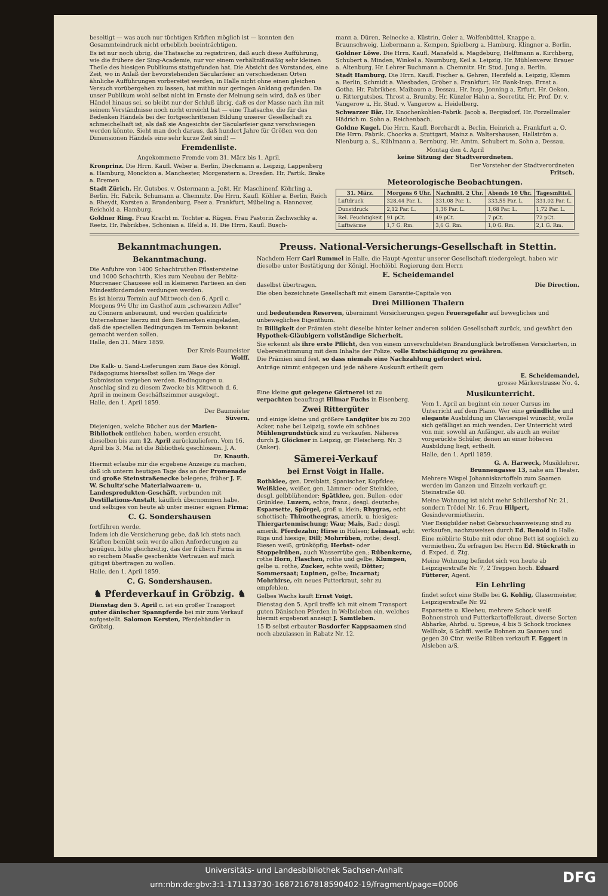beseitigt — was auch nur tüchtigen Kräften möglich ist — konnten den Gesammteindruck nicht erheblich beeinträchtigen.
Es ist nur noch übrig, die Thatsache zu registriren, daß auch diese Aufführung, wie die frühere der Sing-Academie, nur vor einem verhältnißmäßig sehr kleinen Theile des hiesigen Publikums stattgefunden hat. Die Absicht des Vorstandes, eine Zeit, wo in Anlaß der bevorstehenden Säcularfeier an verschiedenen Orten ähnliche Aufführungen vorbereitet werden, in Halle nicht ohne einen gleichen Versuch vorübergehen zu lassen, hat mithin nur geringen Anklang gefunden. Da unser Publikum wohl selbst nicht im Ernste der Meinung sein wird, daß es über Händel hinaus sei, so bleibt nur der Schluß übrig, daß es der Masse nach ihn mit seinem Verständnisse noch nicht erreicht hat — eine Thatsache, die für das Bedenken Händels bei der fortgeschrittenen Bildung unserer Gesellschaft zu schmeichelhaft ist, als daß sie Angesichts der Säcularfeier ganz verschwiegen werden könnte. Sieht man doch daraus, daß hundert Jahre für Größen von den Dimensionen Händels eine sehr kurze Zeit sind! —
Fremdenliste.
Angekommene Fremde vom 31. März bis 1. April.
Kronprinz. Die Hrrn. Kaufl. Weber a. Berlin, Dieckmann a. Leipzig, Lappenberg a. Hamburg, Monckton a. Manchester, Morgenstern a. Dresden. Hr. Partik. Brake a. Bremen
Stadt Zürich. Hr. Gutsbes. v. Ostermann a. Jeßt. Hr. Maschinenf. Köhrling a. Berlin. Hr. Fabrik. Schumann a. Chemnitz. Die Hrrn. Kaufl. Köhler a. Berlin, Reich a. Rheydt, Karsten a. Brandenburg, Feez a. Frankfurt, Mübeling a. Hannover, Reichold a. Hamburg.
Goldner Ring. Frau Kracht m. Tochter a. Rügen. Frau Pastorin Zschwschky a. Reetz. Hr. Fabrikbes. Schönian a. Ilfeld a. H. Die Hrrn. Kaufl. Busch-
mann a. Düren, Reinecke a. Küstrin, Geier a. Wolfenbüttel, Knappe a. Braunschweig, Liebermann a. Kempen, Spielberg a. Hamburg, Klingner a. Berlin.
Goldner Löwe. Die Hrrn. Kaufl. Mansfeld a. Magdeburg, Helftmann a. Kirchberg, Schubert a. Minden, Winkel a. Naumburg, Keil a. Leipzig. Hr. Mühlenverw. Brauer a. Altenburg. Hr. Lehrer Buchmann a. Chemnitz. Hr. Stud. Jung a. Berlin.
Stadt Hamburg. Die Hrrn. Kaufl. Fischer a. Gehren, Herzfeld a. Leipzig, Klemm a. Berlin, Schmidt a. Wiesbaden, Gröber a. Frankfurt. Hr. Bank-Insp. Ernst a. Gotha. Hr. Fabrikbes. Maibaum a. Dessau. Hr. Insp. Jonning a. Erfurt. Hr. Oekon. u. Rittergutsbes. Throst a. Brumby. Hr. Künzler Hahn a. Seeretitz. Hr. Prof. Dr. v. Vangerow u. Hr. Stud. v. Vangerow a. Heidelberg.
Schwarzer Bär. Hr. Knochenkohlen-Fabrik. Jacob a. Bergisdorf. Hr. Porzellmaler Hädrich m. Sohn a. Reichenbach.
Goldne Kugel. Die Hrrn. Kaufl. Borchardt a. Berlin, Heinrich a. Frankfurt a. O. Die Hrrn. Fabrik. Choorka a. Stuttgart, Mainz a. Waltershausen, Hallström a. Nienburg a. S., Kühlmann a. Bernburg. Hr. Amtm. Schubert m. Sohn a. Dessau.
Montag den 4. April
keine Sitzung der Stadtverordneten.
Der Vorsteher der Stadtverordneten
Fritsch.
Meteorologische Beobachtungen.
| 31. März. | Morgens 6 Uhr. | Nachmitt. 2 Uhr. | Abends 10 Uhr. | Tagesmittel. |
| --- | --- | --- | --- | --- |
| Luftdruck | 328,44 Par. L. | 331,08 Par. L. | 333,55 Par. L. | 331,02 Par. L. |
| Dunstdruck | 2,12 Par. L. | 1,36 Par. L. | 1,68 Par. L. | 1,72 Par. L. |
| Rel. Feuchtigkeit | 91 pCt. | 49 pCt. | 7 pCt. | 72 pCt. |
| Luftwärme | 1,7 G. Rm. | 3,6 G. Rm. | 1,0 G. Rm. | 2,1 G. Rm. |
Bekanntmachungen.
Bekanntmachung.
Die Anfuhre von 1400 Schachtruthen Pflastersteine und 1000 Schachtrth. Kies zum Neubau der Bebitz-Mucrenaer Chaussee soll in kleineren Partieen an den Mindestfordernden verdungen werden.
Es ist hierzu Termin auf Mittwoch den 6. April c. Morgens 9½ Uhr im Gasthof zum „schwarzen Adler" zu Cönnern anberaumt, und werden qualificirte Unternehmer hierzu mit dem Bemerken eingeladen, daß die speciellen Bedingungen im Termin bekannt gemacht werden sollen.
Halle, den 31. März 1859.
Der Kreis-Baumeister
Wolff.
Die Kalk- u. Sand-Lieferungen zum Baue des Königl. Pädagogiums hierselbst sollen im Wege der Submission vergeben werden. Bedingungen u. Anschlag sind zu diesem Zwecke bis Mittwoch d. 6. April in meinem Geschäftszimmer ausgelegt.
Halle, den 1. April 1859.
Der Baumeister
Süvern.
Diejenigen, welche Bücher aus der Marien-Bibliothek entliehen haben, werden ersucht, dieselben bis zum 12. April zurückzuliefern. Vom 16. April bis 3. Mai ist die Bibliothek geschlossen. J. A.
Dr. Knauth.
Hiermit erlaube mir die ergebene Anzeige zu machen, daß ich unterm heutigen Tage das an der Promenade und große Steinstraßenecke belegene, früher J. F. W. Schultz'sche Materialwaaren- u. Landesprodukten-Geschäft, verbunden mit Destillations-Anstalt, käuflich übernommen habe, und selbiges von heute ab unter meiner eignen Firma:
C. G. Sondershausen
fortführen werde.
Indem ich die Versicherung gebe, daß ich stets nach Kräften bemüht sein werde allen Anforderungen zu genügen, bitte gleichzeitig, das der frühern Firma in so reichem Maaße geschenkte Vertrauen auf mich gütigst übertragen zu wollen.
Halle, den 1. April 1859.
C. G. Sondershausen.
♞ Pferdeverkauf in Gröbzig. ♞
Dienstag den 5. April c. ist ein großer Transport guter dänischer Spannpferde bei mir zum Verkauf aufgestellt. Salomon Kersten, Pferdehändler in Gröbzig.
Preuss. National-Versicherungs-Gesellschaft in Stettin.
Nachdem Herr Carl Rummel in Halle, die Haupt-Agentur unserer Gesellschaft niedergelegt, haben wir dieselbe unter Bestätigung der Königl. Hochlöbl. Regierung dem Herrn
E. Scheidemandel
daselbst übertragen. Die Direction.
Die oben bezeichnete Gesellschaft mit einem Garantie-Capitale von
Drei Millionen Thalern
und bedeutenden Reserven, übernimmt Versicherungen gegen Feuersgefahr auf bewegliches und unbewegliches Eigenthum.
In Billigkeit der Prämien steht dieselbe hinter keiner anderen soliden Gesellschaft zurück, und gewährt den Hypothek-Gläubigern vollständige Sicherheit.
Sie erkennt als ihre erste Pflicht, den von einem unverschuldeten Brandunglück betroffenen Versicherten, in Uebereinstimmung mit dem Inhalte der Polize, volle Entschädigung zu gewähren.
Die Prämien sind fest, so dass niemals eine Nachzahlung gefordert wird.
Anträge nimmt entgegen und jede nähere Auskunft ertheilt gern
E. Scheidemandel,
grosse Märkerstrasse No. 4.
Eine kleine gut gelegene Gärtnerei ist zu verpachten beauftragt Hilmar Fuchs in Eisenberg.
Zwei Rittergüter
und einige kleine und größere Landgüter bis zu 200 Acker, nahe bei Leipzig, sowie ein schönes Mühlengrundstück sind zu verkaufen. Näheres durch J. Glöckner in Leipzig, gr. Fleischerg. Nr. 3 (Anker).
Sämerei-Verkauf
bei Ernst Voigt in Halle.
Rothklee, gen. Dreiblatt, Spanischer, Kopfklee; Weißklee, weißer, gen. Lämmer- oder Steinklee, desgl. gelbblühender; Spätklee, gen. Bullen- oder Grünklee; Luzern, echte, franz.; desgl. deutsche; Esparsette, Spörgel, groß u. klein; Rhygras, echt schottisch; Thimotheegras, amerik. u. hiesiges; Thiergartenmischung; Wau; Mais, Bad.; desgl. amerik. Pferdezahn; Hirse in Hülsen; Leinsaat, echt Riga und hiesige; Dill; Mohrrüben, rothe; desgl. Riesen weiß, grünköpfig; Herbst- oder Stoppelrüben, auch Wasserrübe gen.; Rübenkerne, rothe Horn, Flaschen, rothe und gelbe, Klumpen, gelbe u. rothe, Zucker, echte weiß; Dötter; Sommersaat; Lupinen, gelbe; Incarnat; Mohrhirse, ein neues Futterkraut, sehr zu empfehlen.
Gelbes Wachs kauft Ernst Voigt.
Dienstag den 5. April treffe ich mit einem Transport guten Dänischen Pferden in Welbsleben ein, welches hiermit ergebenst anzeigt J. Samtleben.
15 ℔ selbst erbauter Basdorfer Kappsaamen sind noch abzulassen in Rabatz Nr. 12.
Musikunterricht.
Vom 1. April an beginnt ein neuer Cursus im Unterricht auf dem Piano. Wer eine gründliche und elegante Ausbildung im Clavierspiel wünscht, wolle sich gefälligst an mich wenden. Der Unterricht wird von mir, sowohl an Anfänger, als auch an weiter vorgerückte Schüler, denen an einer höheren Ausbildung liegt, ertheilt.
Halle, den 1. April 1859.
G. A. Harweck, Musiklehrer.
Brunnengasse 13, nahe am Theater.
Mehrere Wispel Johanniskartoffeln zum Saamen werden im Ganzen und Einzeln verkauft gr. Steinstraße 40.
Meine Wohnung ist nicht mehr Schülershof Nr. 21, sondern Trödel Nr. 16. Frau Hilpert, Gesindevermietherin.
Vier Essigbilder nebst Gebrauchsanweisung sind zu verkaufen, nachzuweisen durch Ed. Benold in Halle.
Eine möblirte Stube mit oder ohne Bett ist sogleich zu vermiethen. Zu erfragen bei Herrn Ed. Stückrath in d. Exped. d. Ztg.
Meine Wohnung befindet sich von heute ab Leipzigerstraße Nr. 7, 2 Treppen hoch. Eduard Fütterer, Agent.
Ein Lehrling
findet sofort eine Stelle bei G. Kohlig, Glasermeister, Leipzigerstraße Nr. 92
Esparsette u. Kleeheu, mehrere Schock weiß Bohnenstroh und Futterkartoffelkraut, diverse Sorten Abharke, Ahrbd. u. Spreue, 4 bis 5 Schock trocknes Wellholz, 6 Schffl. weiße Bohnen zu Saamen und gegen 30 Ctnr. weiße Rüben verkauft F. Eggert in Alsleben a/S.
Universitäts- und Landesbibliothek Sachsen-Anhalt
urn:nbn:de:gbv:3:1-171133730-16872167818590402-19/fragment/page=0006
DFG